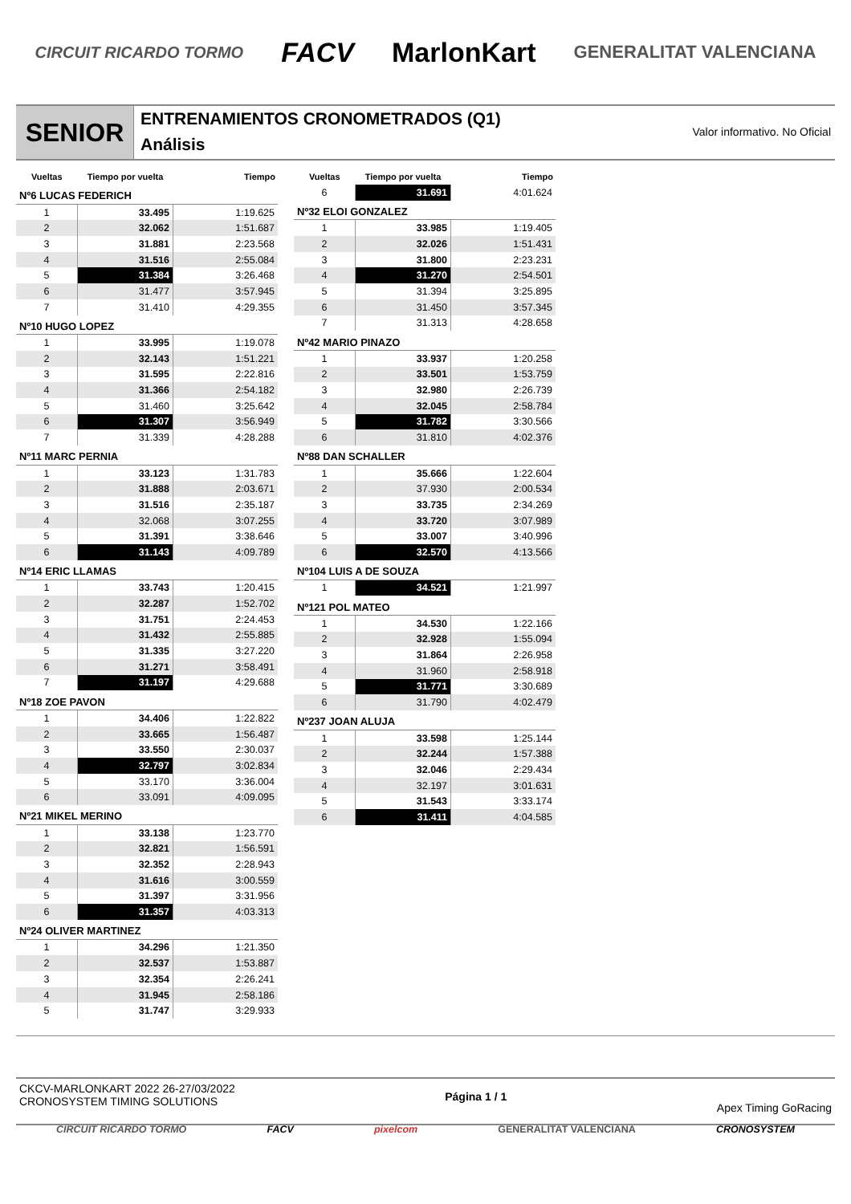CIRCUIT RICARDO TORMO FACV MarlonKart GENERALITAT VALENCIANA
SENIOR
ENTRENAMIENTOS CRONOMETRADOS (Q1)
Análisis
Valor informativo. No Oficial
| Vueltas | Tiempo por vuelta | Tiempo |
| --- | --- | --- |
| Nº6 LUCAS FEDERICH | | |
| 1 | 33.495 | 1:19.625 |
| 2 | 32.062 | 1:51.687 |
| 3 | 31.881 | 2:23.568 |
| 4 | 31.516 | 2:55.084 |
| 5 | 31.384 | 3:26.468 |
| 6 | 31.477 | 3:57.945 |
| 7 | 31.410 | 4:29.355 |
| Nº10 HUGO LOPEZ | | |
| 1 | 33.995 | 1:19.078 |
| 2 | 32.143 | 1:51.221 |
| 3 | 31.595 | 2:22.816 |
| 4 | 31.366 | 2:54.182 |
| 5 | 31.460 | 3:25.642 |
| 6 | 31.307 | 3:56.949 |
| 7 | 31.339 | 4:28.288 |
| Nº11 MARC PERNIA | | |
| 1 | 33.123 | 1:31.783 |
| 2 | 31.888 | 2:03.671 |
| 3 | 31.516 | 2:35.187 |
| 4 | 32.068 | 3:07.255 |
| 5 | 31.391 | 3:38.646 |
| 6 | 31.143 | 4:09.789 |
| Nº14 ERIC LLAMAS | | |
| 1 | 33.743 | 1:20.415 |
| 2 | 32.287 | 1:52.702 |
| 3 | 31.751 | 2:24.453 |
| 4 | 31.432 | 2:55.885 |
| 5 | 31.335 | 3:27.220 |
| 6 | 31.271 | 3:58.491 |
| 7 | 31.197 | 4:29.688 |
| Nº18 ZOE PAVON | | |
| 1 | 34.406 | 1:22.822 |
| 2 | 33.665 | 1:56.487 |
| 3 | 33.550 | 2:30.037 |
| 4 | 32.797 | 3:02.834 |
| 5 | 33.170 | 3:36.004 |
| 6 | 33.091 | 4:09.095 |
| Nº21 MIKEL MERINO | | |
| 1 | 33.138 | 1:23.770 |
| 2 | 32.821 | 1:56.591 |
| 3 | 32.352 | 2:28.943 |
| 4 | 31.616 | 3:00.559 |
| 5 | 31.397 | 3:31.956 |
| 6 | 31.357 | 4:03.313 |
| Nº24 OLIVER MARTINEZ | | |
| 1 | 34.296 | 1:21.350 |
| 2 | 32.537 | 1:53.887 |
| 3 | 32.354 | 2:26.241 |
| 4 | 31.945 | 2:58.186 |
| 5 | 31.747 | 3:29.933 |
| Vueltas | Tiempo por vuelta | Tiempo |
| --- | --- | --- |
| 6 | 31.691 | 4:01.624 |
| Nº32 ELOI GONZALEZ | | |
| 1 | 33.985 | 1:19.405 |
| 2 | 32.026 | 1:51.431 |
| 3 | 31.800 | 2:23.231 |
| 4 | 31.270 | 2:54.501 |
| 5 | 31.394 | 3:25.895 |
| 6 | 31.450 | 3:57.345 |
| 7 | 31.313 | 4:28.658 |
| Nº42 MARIO PINAZO | | |
| 1 | 33.937 | 1:20.258 |
| 2 | 33.501 | 1:53.759 |
| 3 | 32.980 | 2:26.739 |
| 4 | 32.045 | 2:58.784 |
| 5 | 31.782 | 3:30.566 |
| 6 | 31.810 | 4:02.376 |
| Nº88 DAN SCHALLER | | |
| 1 | 35.666 | 1:22.604 |
| 2 | 37.930 | 2:00.534 |
| 3 | 33.735 | 2:34.269 |
| 4 | 33.720 | 3:07.989 |
| 5 | 33.007 | 3:40.996 |
| 6 | 32.570 | 4:13.566 |
| Nº104 LUIS A DE SOUZA | | |
| 1 | 34.521 | 1:21.997 |
| Nº121 POL MATEO | | |
| 1 | 34.530 | 1:22.166 |
| 2 | 32.928 | 1:55.094 |
| 3 | 31.864 | 2:26.958 |
| 4 | 31.960 | 2:58.918 |
| 5 | 31.771 | 3:30.689 |
| 6 | 31.790 | 4:02.479 |
| Nº237 JOAN ALUJA | | |
| 1 | 33.598 | 1:25.144 |
| 2 | 32.244 | 1:57.388 |
| 3 | 32.046 | 2:29.434 |
| 4 | 32.197 | 3:01.631 |
| 5 | 31.543 | 3:33.174 |
| 6 | 31.411 | 4:04.585 |
CKCV-MARLONKART 2022 26-27/03/2022
CRONOSYSTEM TIMING SOLUTIONS
Página 1 / 1
Apex Timing GoRacing
CIRCUIT RICARDO TORMO FACV pixelcom GENERALITAT VALENCIANA CRONOSYSTEM